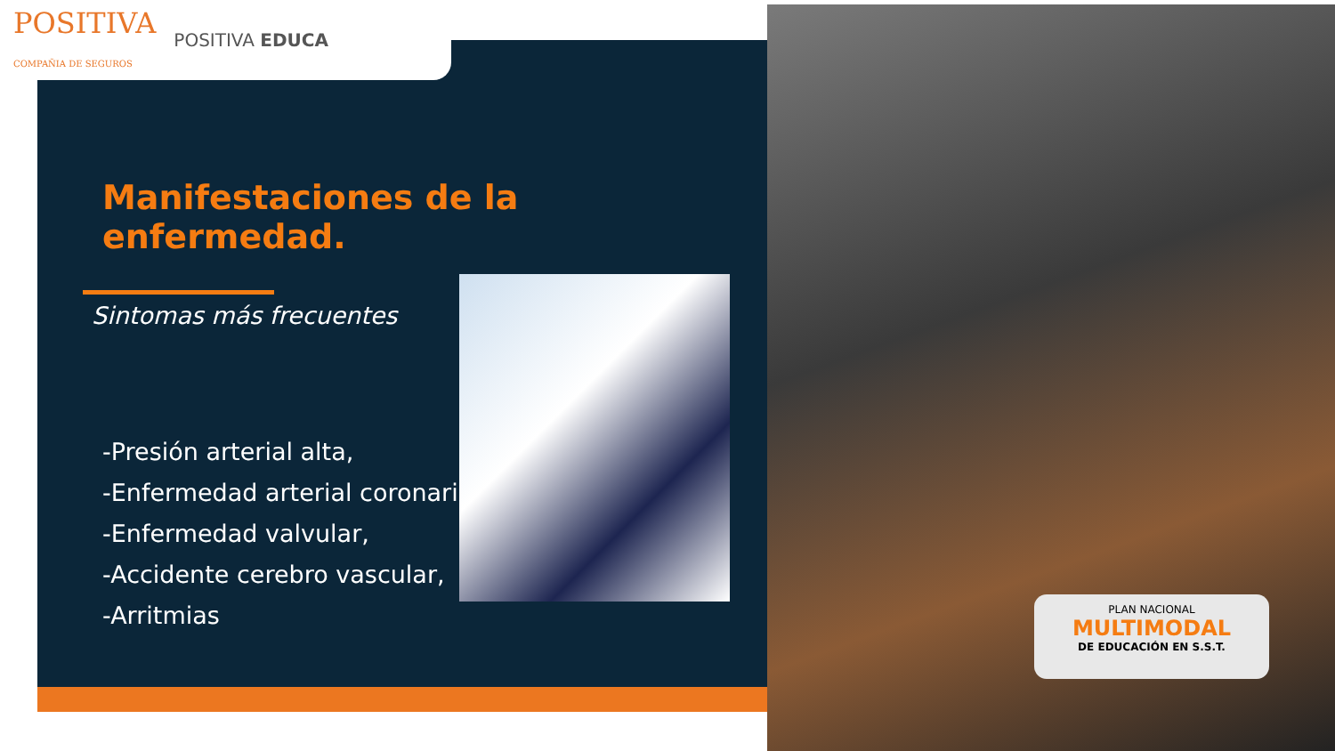POSITIVA
COMPAÑIA DE SEGUROS POSITIVA EDUCA
Manifestaciones de la enfermedad.
Sintomas más frecuentes
-Presión arterial alta,
-Enfermedad arterial coronari
-Enfermedad valvular,
-Accidente cerebro vascular,
-Arritmias
PLAN NACIONAL
MULTIMODAL
DE EDUCACIÓN EN S.S.T.